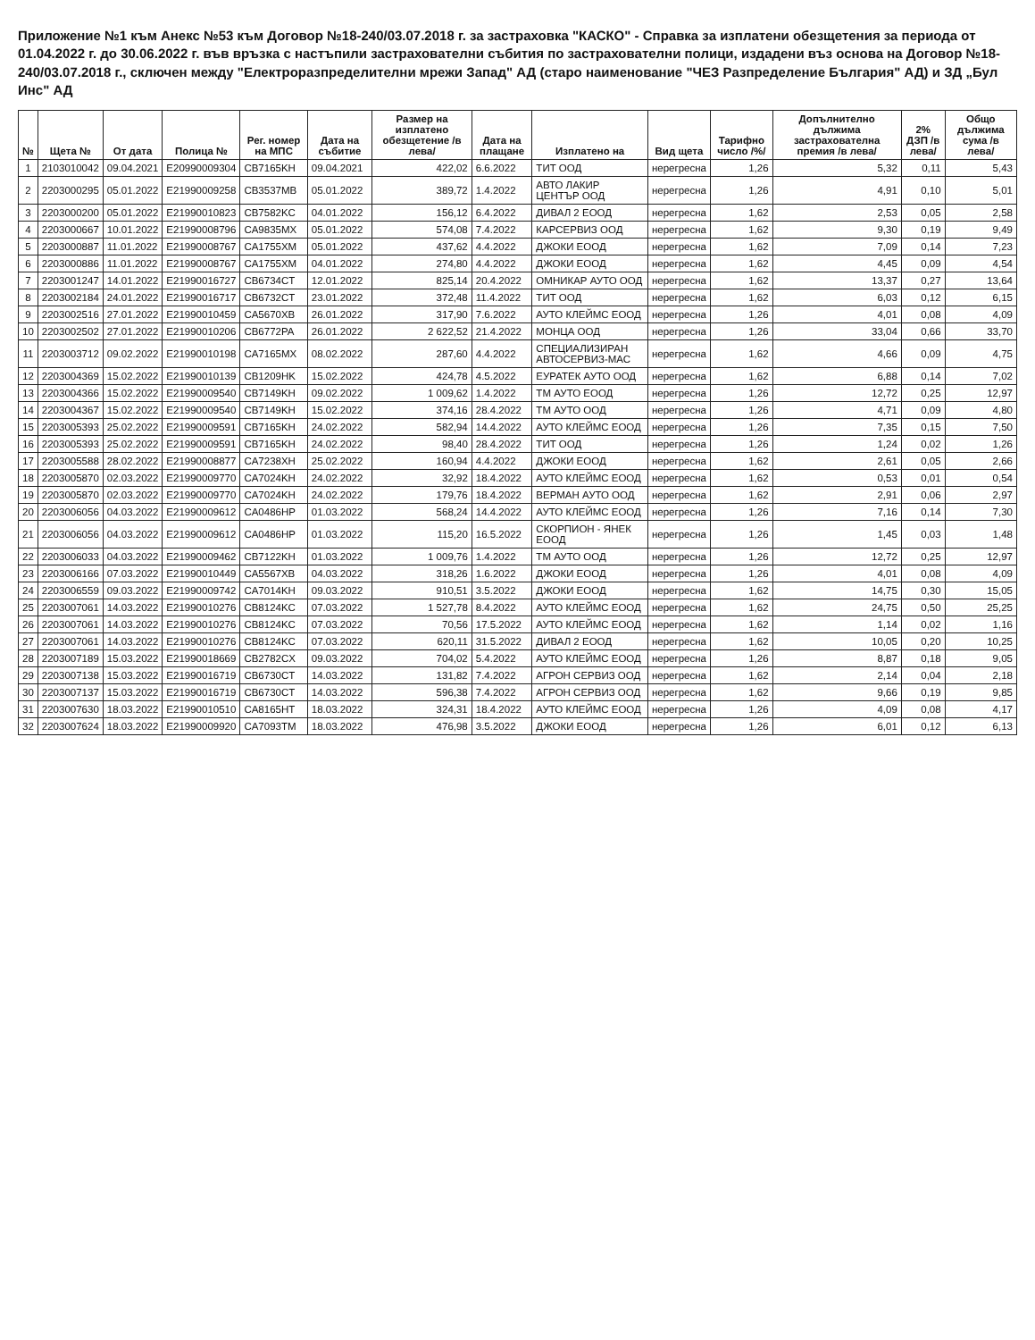Приложение №1 към Анекс №53 към Договор №18-240/03.07.2018 г. за застраховка "КАСКО" - Справка за изплатени обезщетения за периода от 01.04.2022 г. до 30.06.2022 г. във връзка с настъпили застрахователни събития по застрахователни полици, издадени въз основа на Договор №18-240/03.07.2018 г., сключен между "Електроразпределителни мрежи Запад" АД (старо наименование "ЧЕЗ Разпределение България" АД) и ЗД „Бул Инс" АД
| № | Щета № | От дата | Полица № | Рег. номер на МПС | Дата на събитие | Размер на изплатено обезщетение /в лева/ | Дата на плащане | Изплатено на | Вид щета | Тарифно число /%/ | Допълнително дължима застрахователна премия /в лева/ | 2% ДЗП /в лева/ | Общо дължима сума /в лева/ |
| --- | --- | --- | --- | --- | --- | --- | --- | --- | --- | --- | --- | --- | --- |
| 1 | 2103010042 | 09.04.2021 | E20990009304 | CB7165KH | 09.04.2021 | 422,02 | 6.6.2022 | ТИТ ООД | нерегресна | 1,26 | 5,32 | 0,11 | 5,43 |
| 2 | 2203000295 | 05.01.2022 | E21990009258 | CB3537MB | 05.01.2022 | 389,72 | 1.4.2022 | АВТО ЛАКИР ЦЕНТЪР ООД | нерегресна | 1,26 | 4,91 | 0,10 | 5,01 |
| 3 | 2203000200 | 05.01.2022 | E21990010823 | CB7582KC | 04.01.2022 | 156,12 | 6.4.2022 | ДИВАЛ 2 ЕООД | нерегресна | 1,62 | 2,53 | 0,05 | 2,58 |
| 4 | 2203000667 | 10.01.2022 | E21990008796 | CA9835MX | 05.01.2022 | 574,08 | 7.4.2022 | КАРСЕРВИЗ ООД | нерегресна | 1,62 | 9,30 | 0,19 | 9,49 |
| 5 | 2203000887 | 11.01.2022 | E21990008767 | CA1755XM | 05.01.2022 | 437,62 | 4.4.2022 | ДЖОКИ ЕООД | нерегресна | 1,62 | 7,09 | 0,14 | 7,23 |
| 6 | 2203000886 | 11.01.2022 | E21990008767 | CA1755XM | 04.01.2022 | 274,80 | 4.4.2022 | ДЖОКИ ЕООД | нерегресна | 1,62 | 4,45 | 0,09 | 4,54 |
| 7 | 2203001247 | 14.01.2022 | E21990016727 | CB6734CT | 12.01.2022 | 825,14 | 20.4.2022 | ОМНИКАР АУТО ООД | нерегресна | 1,62 | 13,37 | 0,27 | 13,64 |
| 8 | 2203002184 | 24.01.2022 | E21990016717 | CB6732CT | 23.01.2022 | 372,48 | 11.4.2022 | ТИТ ООД | нерегресна | 1,62 | 6,03 | 0,12 | 6,15 |
| 9 | 2203002516 | 27.01.2022 | E21990010459 | CA5670XB | 26.01.2022 | 317,90 | 7.6.2022 | АУТО КЛЕЙМС ЕООД | нерегресна | 1,26 | 4,01 | 0,08 | 4,09 |
| 10 | 2203002502 | 27.01.2022 | E21990010206 | CB6772PA | 26.01.2022 | 2 622,52 | 21.4.2022 | МОНЦА ООД | нерегресна | 1,26 | 33,04 | 0,66 | 33,70 |
| 11 | 2203003712 | 09.02.2022 | E21990010198 | CA7165MX | 08.02.2022 | 287,60 | 4.4.2022 | СПЕЦИАЛИЗИРАН АВТОСЕРВИЗ-МАС | нерегресна | 1,62 | 4,66 | 0,09 | 4,75 |
| 12 | 2203004369 | 15.02.2022 | E21990010139 | CB1209HK | 15.02.2022 | 424,78 | 4.5.2022 | ЕУРАТЕК АУТО ООД | нерегресна | 1,62 | 6,88 | 0,14 | 7,02 |
| 13 | 2203004366 | 15.02.2022 | E21990009540 | CB7149KH | 09.02.2022 | 1 009,62 | 1.4.2022 | ТМ АУТО ЕООД | нерегресна | 1,26 | 12,72 | 0,25 | 12,97 |
| 14 | 2203004367 | 15.02.2022 | E21990009540 | CB7149KH | 15.02.2022 | 374,16 | 28.4.2022 | ТМ АУТО ООД | нерегресна | 1,26 | 4,71 | 0,09 | 4,80 |
| 15 | 2203005393 | 25.02.2022 | E21990009591 | CB7165KH | 24.02.2022 | 582,94 | 14.4.2022 | АУТО КЛЕЙМС ЕООД | нерегресна | 1,26 | 7,35 | 0,15 | 7,50 |
| 16 | 2203005393 | 25.02.2022 | E21990009591 | CB7165KH | 24.02.2022 | 98,40 | 28.4.2022 | ТИТ ООД | нерегресна | 1,26 | 1,24 | 0,02 | 1,26 |
| 17 | 2203005588 | 28.02.2022 | E21990008877 | CA7238XH | 25.02.2022 | 160,94 | 4.4.2022 | ДЖОКИ ЕООД | нерегресна | 1,62 | 2,61 | 0,05 | 2,66 |
| 18 | 2203005870 | 02.03.2022 | E21990009770 | CA7024KH | 24.02.2022 | 32,92 | 18.4.2022 | АУТО КЛЕЙМС ЕООД | нерегресна | 1,62 | 0,53 | 0,01 | 0,54 |
| 19 | 2203005870 | 02.03.2022 | E21990009770 | CA7024KH | 24.02.2022 | 179,76 | 18.4.2022 | ВЕРМАН АУТО ООД | нерегресна | 1,62 | 2,91 | 0,06 | 2,97 |
| 20 | 2203006056 | 04.03.2022 | E21990009612 | CA0486HP | 01.03.2022 | 568,24 | 14.4.2022 | АУТО КЛЕЙМС ЕООД | нерегресна | 1,26 | 7,16 | 0,14 | 7,30 |
| 21 | 2203006056 | 04.03.2022 | E21990009612 | CA0486HP | 01.03.2022 | 115,20 | 16.5.2022 | СКОРПИОН - ЯНЕК ЕООД | нерегресна | 1,26 | 1,45 | 0,03 | 1,48 |
| 22 | 2203006033 | 04.03.2022 | E21990009462 | CB7122KH | 01.03.2022 | 1 009,76 | 1.4.2022 | ТМ АУТО ООД | нерегресна | 1,26 | 12,72 | 0,25 | 12,97 |
| 23 | 2203006166 | 07.03.2022 | E21990010449 | CA5567XB | 04.03.2022 | 318,26 | 1.6.2022 | ДЖОКИ ЕООД | нерегресна | 1,26 | 4,01 | 0,08 | 4,09 |
| 24 | 2203006559 | 09.03.2022 | E21990009742 | CA7014KH | 09.03.2022 | 910,51 | 3.5.2022 | ДЖОКИ ЕООД | нерегресна | 1,62 | 14,75 | 0,30 | 15,05 |
| 25 | 2203007061 | 14.03.2022 | E21990010276 | CB8124KC | 07.03.2022 | 1 527,78 | 8.4.2022 | АУТО КЛЕЙМС ЕООД | нерегресна | 1,62 | 24,75 | 0,50 | 25,25 |
| 26 | 2203007061 | 14.03.2022 | E21990010276 | CB8124KC | 07.03.2022 | 70,56 | 17.5.2022 | АУТО КЛЕЙМС ЕООД | нерегресна | 1,62 | 1,14 | 0,02 | 1,16 |
| 27 | 2203007061 | 14.03.2022 | E21990010276 | CB8124KC | 07.03.2022 | 620,11 | 31.5.2022 | ДИВАЛ 2 ЕООД | нерегресна | 1,62 | 10,05 | 0,20 | 10,25 |
| 28 | 2203007189 | 15.03.2022 | E21990018669 | CB2782CX | 09.03.2022 | 704,02 | 5.4.2022 | АУТО КЛЕЙМС ЕООД | нерегресна | 1,26 | 8,87 | 0,18 | 9,05 |
| 29 | 2203007138 | 15.03.2022 | E21990016719 | CB6730CT | 14.03.2022 | 131,82 | 7.4.2022 | АГРОН СЕРВИЗ ООД | нерегресна | 1,62 | 2,14 | 0,04 | 2,18 |
| 30 | 2203007137 | 15.03.2022 | E21990016719 | CB6730CT | 14.03.2022 | 596,38 | 7.4.2022 | АГРОН СЕРВИЗ ООД | нерегресна | 1,62 | 9,66 | 0,19 | 9,85 |
| 31 | 2203007630 | 18.03.2022 | E21990010510 | CA8165HT | 18.03.2022 | 324,31 | 18.4.2022 | АУТО КЛЕЙМС ЕООД | нерегресна | 1,26 | 4,09 | 0,08 | 4,17 |
| 32 | 2203007624 | 18.03.2022 | E21990009920 | CA7093TM | 18.03.2022 | 476,98 | 3.5.2022 | ДЖОКИ ЕООД | нерегресна | 1,26 | 6,01 | 0,12 | 6,13 |